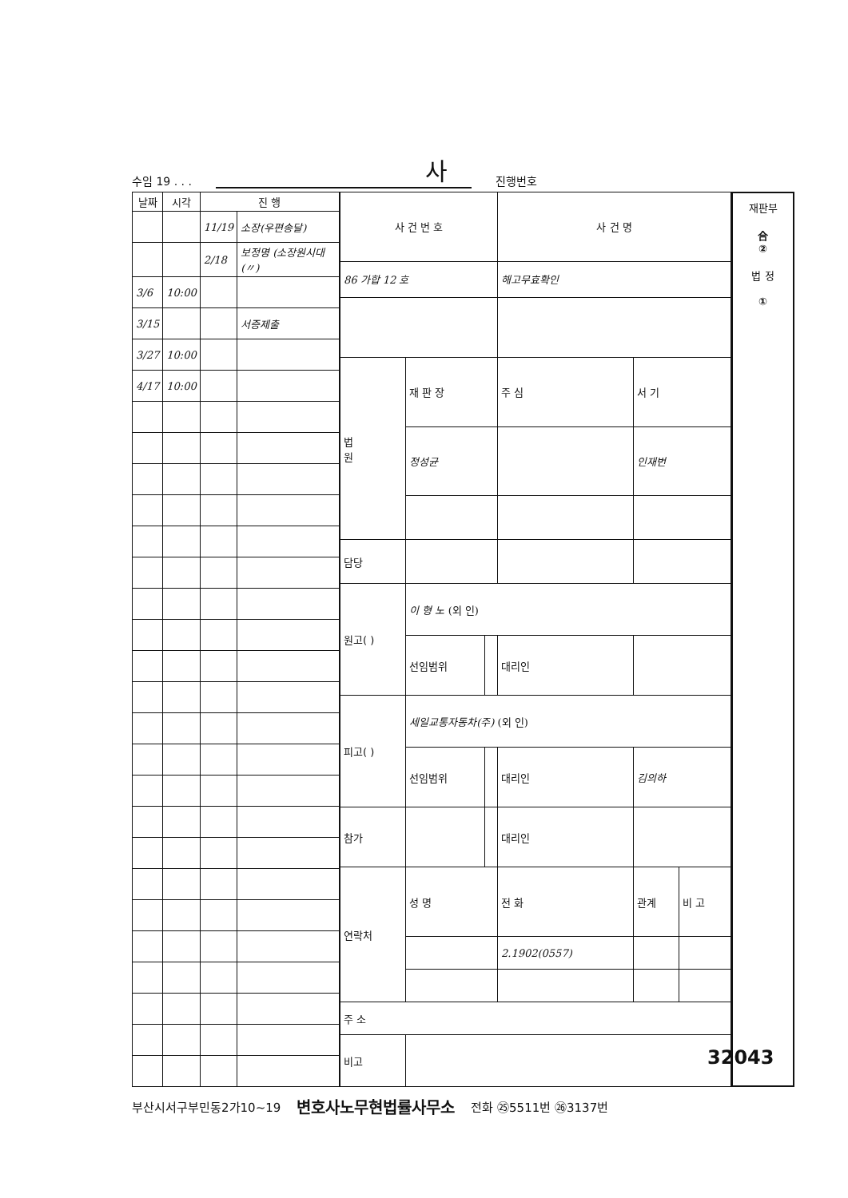수임 19 . . . 사 진행번호
| 날짜 | 시각 | 진 행 | |
| --- | --- | --- | --- |
| | | 11/19 | 소장(우편송달) |
| | | 2/18 | 보정명 (소장원시대(〃) |
| 3/6 | 10:00 | | |
| 3/15 | | | 서증제출 |
| 3/27 | 10:00 | | |
| 4/17 | 10:00 | | |
| 사 건 번 호 | | | 사 건 명 | | |
| --- | --- | --- | --- | --- | --- |
| 86 가합 12 호 | | | 해고무효확인 | | |
| 법 원 | 재 판 장 | | 주 심 | 서 기 | |
| | 정성균 | | | 인재번 | |
| 담당 | | | | | |
| 원고( ) | 이 형 노 (외 인) | | | | |
| | 선임범위 | | 대리인 | | |
| 피고( ) | 세일교통자동차(주) (외 인) | | | | |
| | 선임범위 | | 대리인 | 김의하 | |
| 참가 | | | 대리인 | | |
| 연락처 | 성 명 | | 전 화 | 관계 | 비 고 |
| | | | 2.1902(0557) | | |
| 주 소 | | | | | |
| 비고 | | | | | |
재판부
合
②
법 정
①
부산시서구부민동2가10~19 변호사노무현법률사무소 전화 ㉕5511번 ㉖3137번
32043